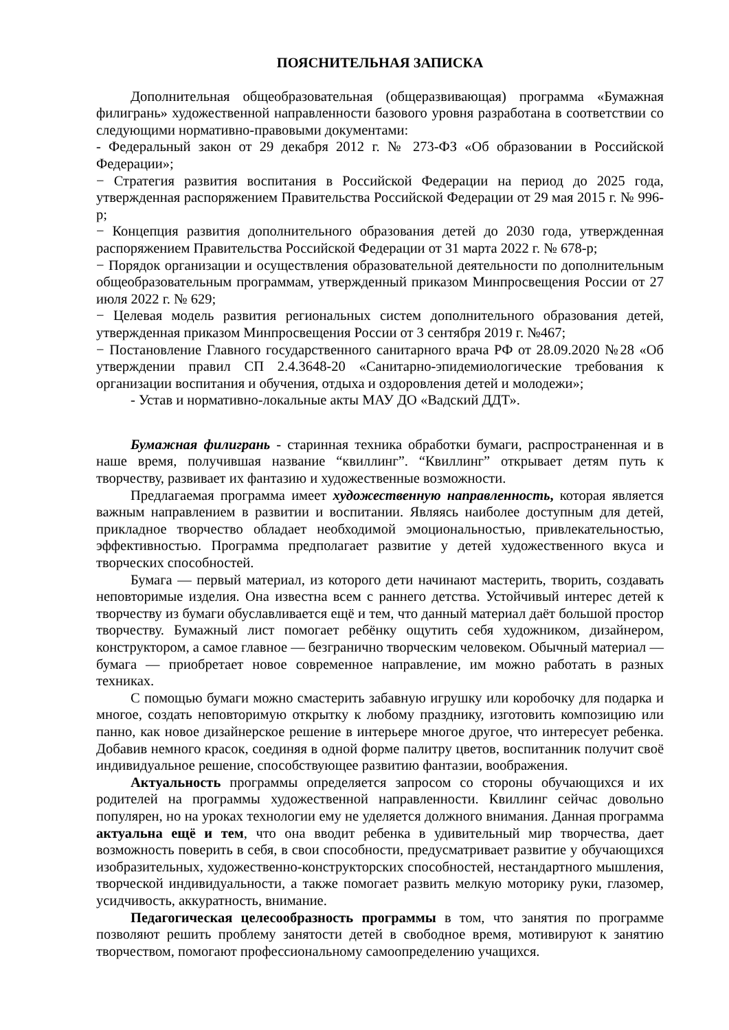ПОЯСНИТЕЛЬНАЯ ЗАПИСКА
Дополнительная общеобразовательная (общеразвивающая) программа «Бумажная филигрань» художественной направленности базового уровня разработана в соответствии со следующими нормативно-правовыми документами:
- Федеральный закон от 29 декабря 2012 г. № 273-ФЗ «Об образовании в Российской Федерации»;
− Стратегия развития воспитания в Российской Федерации на период до 2025 года, утвержденная распоряжением Правительства Российской Федерации от 29 мая 2015 г. № 996-р;
− Концепция развития дополнительного образования детей до 2030 года, утвержденная распоряжением Правительства Российской Федерации от 31 марта 2022 г. № 678-р;
− Порядок организации и осуществления образовательной деятельности по дополнительным общеобразовательным программам, утвержденный приказом Минпросвещения России от 27 июля 2022 г. № 629;
− Целевая модель развития региональных систем дополнительного образования детей, утвержденная приказом Минпросвещения России от 3 сентября 2019 г. №467;
− Постановление Главного государственного санитарного врача РФ от 28.09.2020 №28 «Об утверждении правил СП 2.4.3648-20 «Санитарно-эпидемиологические требования к организации воспитания и обучения, отдыха и оздоровления детей и молодежи»;
- Устав и нормативно-локальные акты МАУ ДО «Вадский ДДТ».
Бумажная филигрань - старинная техника обработки бумаги, распространенная и в наше время, получившая название “квиллинг”. “Квиллинг” открывает детям путь к творчеству, развивает их фантазию и художественные возможности.
Предлагаемая программа имеет художественную направленность, которая является важным направлением в развитии и воспитании. Являясь наиболее доступным для детей, прикладное творчество обладает необходимой эмоциональностью, привлекательностью, эффективностью. Программа предполагает развитие у детей художественного вкуса и творческих способностей.
Бумага — первый материал, из которого дети начинают мастерить, творить, создавать неповторимые изделия. Она известна всем с раннего детства. Устойчивый интерес детей к творчеству из бумаги обуславливается ещё и тем, что данный материал даёт большой простор творчеству. Бумажный лист помогает ребёнку ощутить себя художником, дизайнером, конструктором, а самое главное — безгранично творческим человеком. Обычный материал — бумага — приобретает новое современное направление, им можно работать в разных техниках.
С помощью бумаги можно смастерить забавную игрушку или коробочку для подарка и многое, создать неповторимую открытку к любому празднику, изготовить композицию или панно, как новое дизайнерское решение в интерьере многое другое, что интересует ребенка. Добавив немного красок, соединяя в одной форме палитру цветов, воспитанник получит своё индивидуальное решение, способствующее развитию фантазии, воображения.
Актуальность программы определяется запросом со стороны обучающихся и их родителей на программы художественной направленности. Квиллинг сейчас довольно популярен, но на уроках технологии ему не уделяется должного внимания. Данная программа актуальна ещё и тем, что она вводит ребенка в удивительный мир творчества, дает возможность поверить в себя, в свои способности, предусматривает развитие у обучающихся изобразительных, художественно-конструкторских способностей, нестандартного мышления, творческой индивидуальности, а также помогает развить мелкую моторику руки, глазомер, усидчивость, аккуратность, внимание.
Педагогическая целесообразность программы в том, что занятия по программе позволяют решить проблему занятости детей в свободное время, мотивируют к занятию творчеством, помогают профессиональному самоопределению учащихся.